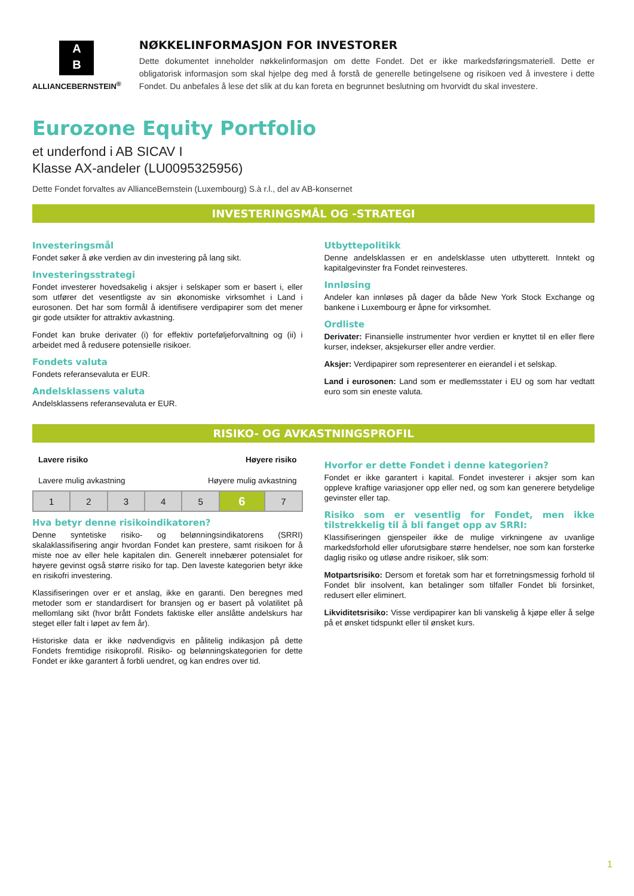A
B
ALLIANCEBERNSTEIN<sup>®</sup>
NØKKELINFORMASJON FOR INVESTORER
Dette dokumentet inneholder nøkkelinformasjon om dette Fondet. Det er ikke markedsføringsmateriell. Dette er obligatorisk informasjon som skal hjelpe deg med å forstå de generelle betingelsene og risikoen ved å investere i dette Fondet. Du anbefales å lese det slik at du kan foreta en begrunnet beslutning om hvorvidt du skal investere.
Eurozone Equity Portfolio
et underfond i AB SICAV I
Klasse AX-andeler (LU0095325956)
Dette Fondet forvaltes av AllianceBernstein (Luxembourg) S.à r.l., del av AB-konsernet
INVESTERINGSMÅL OG -STRATEGI
Investeringsmål
Fondet søker å øke verdien av din investering på lang sikt.
Investeringsstrategi
Fondet investerer hovedsakelig i aksjer i selskaper som er basert i, eller som utfører det vesentligste av sin økonomiske virksomhet i Land i eurosonen. Det har som formål å identifisere verdipapirer som det mener gir gode utsikter for attraktiv avkastning.
Fondet kan bruke derivater (i) for effektiv porteføljeforvaltning og (ii) i arbeidet med å redusere potensielle risikoer.
Fondets valuta
Fondets referansevaluta er EUR.
Andelsklassens valuta
Andelsklassens referansevaluta er EUR.
Utbyttepolitikk
Denne andelsklassen er en andelsklasse uten utbytterett. Inntekt og kapitalgevinster fra Fondet reinvesteres.
Innløsing
Andeler kan innløses på dager da både New York Stock Exchange og bankene i Luxembourg er åpne for virksomhet.
Ordliste
Derivater: Finansielle instrumenter hvor verdien er knyttet til en eller flere kurser, indekser, aksjekurser eller andre verdier.
Aksjer: Verdipapirer som representerer en eierandel i et selskap.
Land i eurosonen: Land som er medlemsstater i EU og som har vedtatt euro som sin eneste valuta.
RISIKO- OG AVKASTNINGSPROFIL
Lavere risiko Høyere risiko
Lavere mulig avkastning Høyere mulig avkastning
| 1 | 2 | 3 | 4 | 5 | 6 | 7 |
Hva betyr denne risikoindikatoren?
Denne syntetiske risiko- og belønningsindikatorens (SRRI) skalaklassifisering angir hvordan Fondet kan prestere, samt risikoen for å miste noe av eller hele kapitalen din. Generelt innebærer potensialet for høyere gevinst også større risiko for tap. Den laveste kategorien betyr ikke en risikofri investering.
Klassifiseringen over er et anslag, ikke en garanti. Den beregnes med metoder som er standardisert for bransjen og er basert på volatilitet på mellomlang sikt (hvor brått Fondets faktiske eller anslåtte andelskurs har steget eller falt i løpet av fem år).
Historiske data er ikke nødvendigvis en pålitelig indikasjon på dette Fondets fremtidige risikoprofil. Risiko- og belønningskategorien for dette Fondet er ikke garantert å forbli uendret, og kan endres over tid.
Hvorfor er dette Fondet i denne kategorien?
Fondet er ikke garantert i kapital. Fondet investerer i aksjer som kan oppleve kraftige variasjoner opp eller ned, og som kan generere betydelige gevinster eller tap.
Risiko som er vesentlig for Fondet, men ikke tilstrekkelig til å bli fanget opp av SRRI:
Klassifiseringen gjenspeiler ikke de mulige virkningene av uvanlige markedsforhold eller uforutsigbare større hendelser, noe som kan forsterke daglig risiko og utløse andre risikoer, slik som:
Motpartsrisiko: Dersom et foretak som har et forretningsmessig forhold til Fondet blir insolvent, kan betalinger som tilfaller Fondet bli forsinket, redusert eller eliminert.
Likviditetsrisiko: Visse verdipapirer kan bli vanskelig å kjøpe eller å selge på et ønsket tidspunkt eller til ønsket kurs.
1